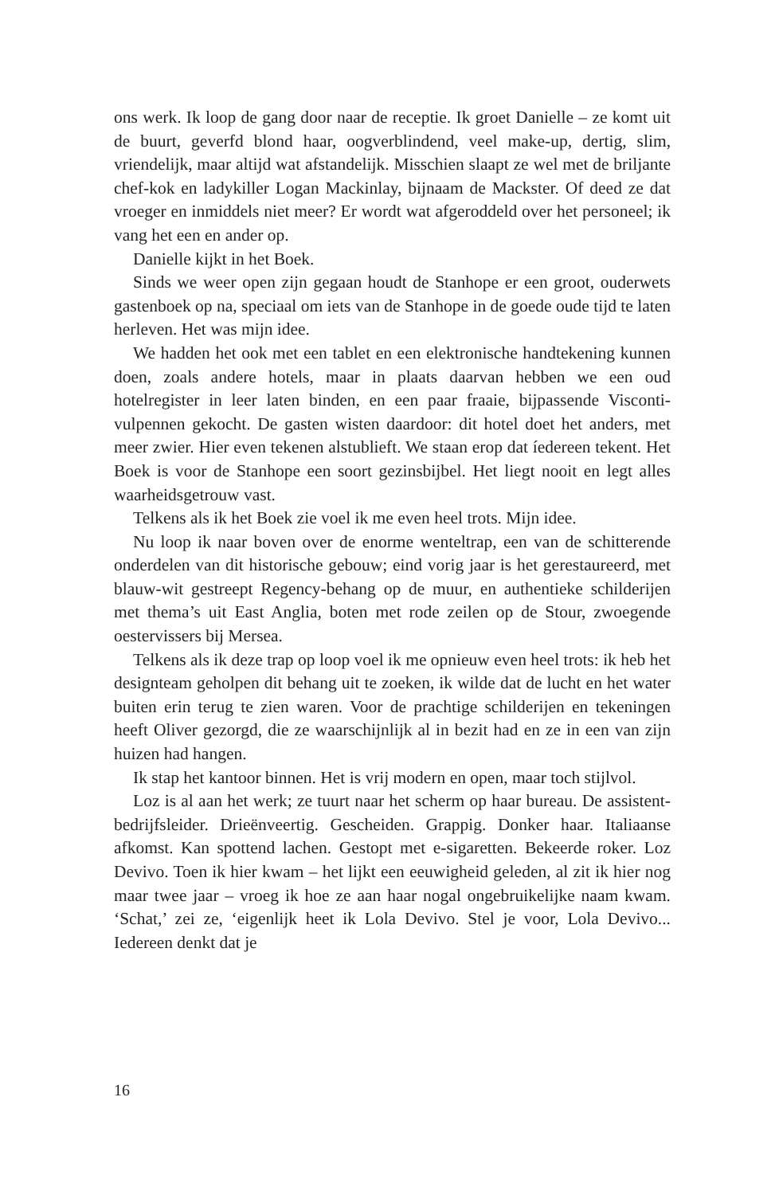ons werk. Ik loop de gang door naar de receptie. Ik groet Danielle – ze komt uit de buurt, geverfd blond haar, oogverblindend, veel make-up, dertig, slim, vriendelijk, maar altijd wat afstandelijk. Misschien slaapt ze wel met de briljante chef-kok en ladykiller Logan Mackinlay, bijnaam de Mackster. Of deed ze dat vroeger en inmiddels niet meer? Er wordt wat afgeroddeld over het personeel; ik vang het een en ander op.
Danielle kijkt in het Boek.
Sinds we weer open zijn gegaan houdt de Stanhope er een groot, ouderwets gastenboek op na, speciaal om iets van de Stanhope in de goede oude tijd te laten herleven. Het was mijn idee.
We hadden het ook met een tablet en een elektronische handtekening kunnen doen, zoals andere hotels, maar in plaats daarvan hebben we een oud hotelregister in leer laten binden, en een paar fraaie, bijpassende Visconti-vulpennen gekocht. De gasten wisten daardoor: dit hotel doet het anders, met meer zwier. Hier even tekenen alstublieft. We staan erop dat íedereen tekent. Het Boek is voor de Stanhope een soort gezinsbijbel. Het liegt nooit en legt alles waarheidsgetrouw vast.
Telkens als ik het Boek zie voel ik me even heel trots. Mijn idee.
Nu loop ik naar boven over de enorme wenteltrap, een van de schitterende onderdelen van dit historische gebouw; eind vorig jaar is het gerestaureerd, met blauw-wit gestreept Regency-behang op de muur, en authentieke schilderijen met thema’s uit East Anglia, boten met rode zeilen op de Stour, zwoegende oestervissers bij Mersea.
Telkens als ik deze trap op loop voel ik me opnieuw even heel trots: ik heb het designteam geholpen dit behang uit te zoeken, ik wilde dat de lucht en het water buiten erin terug te zien waren. Voor de prachtige schilderijen en tekeningen heeft Oliver gezorgd, die ze waarschijnlijk al in bezit had en ze in een van zijn huizen had hangen.
Ik stap het kantoor binnen. Het is vrij modern en open, maar toch stijlvol.
Loz is al aan het werk; ze tuurt naar het scherm op haar bureau. De assistent-bedrijfsleider. Drieënveertig. Gescheiden. Grappig. Donker haar. Italiaanse afkomst. Kan spottend lachen. Gestopt met e-sigaretten. Bekeerde roker. Loz Devivo. Toen ik hier kwam – het lijkt een eeuwigheid geleden, al zit ik hier nog maar twee jaar – vroeg ik hoe ze aan haar nogal ongebruikelijke naam kwam. ‘Schat,’ zei ze, ‘eigenlijk heet ik Lola Devivo. Stel je voor, Lola Devivo... Iedereen denkt dat je
16